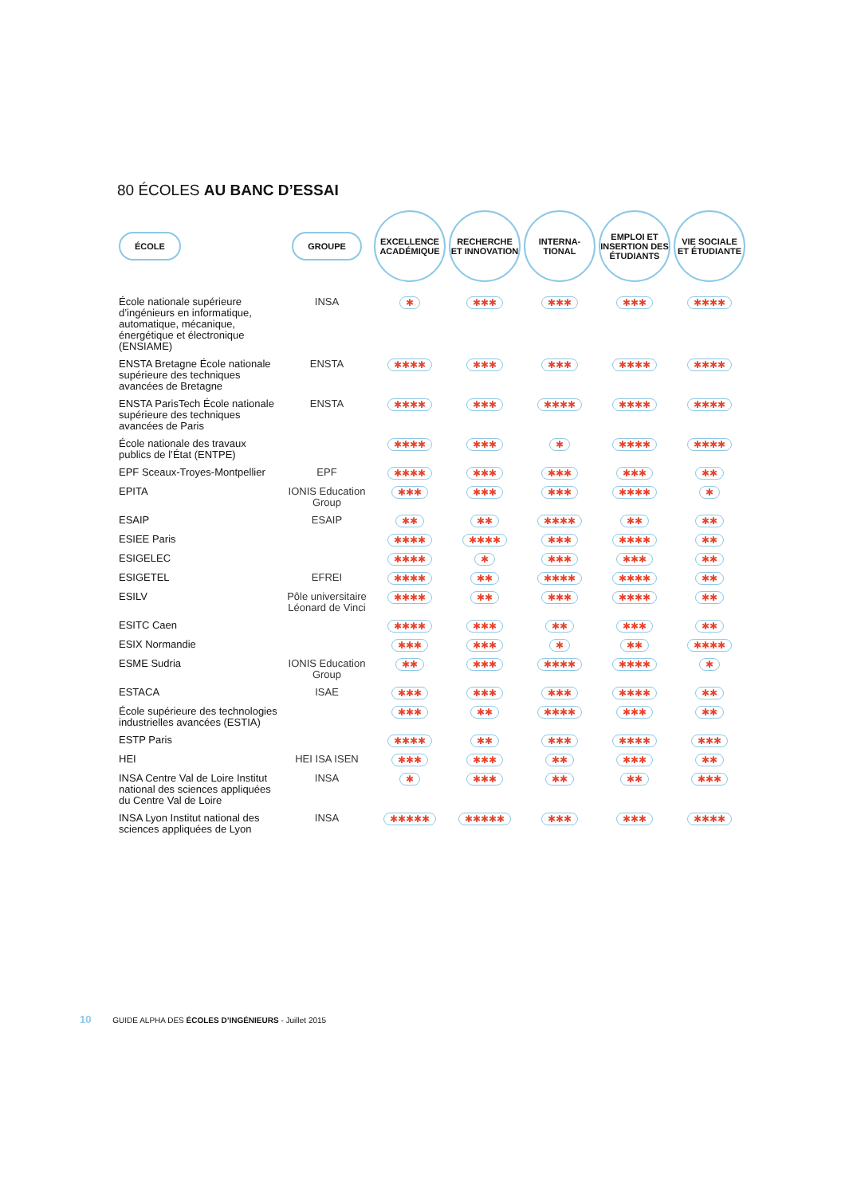80 ÉCOLES AU BANC D’ESSAI
| ÉCOLE | GROUPE | EXCELLENCE ACADÉMIQUE | RECHERCHE ET INNOVATION | INTERNA-TIONAL | EMPLOI ET INSERTION DES ÉTUDIANTS | VIE SOCIALE ET ÉTUDIANTE |
| --- | --- | --- | --- | --- | --- | --- |
| École nationale supérieure d’ingénieurs en informatique, automatique, mécanique, énergétique et électronique (ENSIAME) | INSA | ✱ | ✱✱✱ | ✱✱✱ | ✱✱✱ | ✱✱✱✱ |
| ENSTA Bretagne École nationale supérieure des techniques avancées de Bretagne | ENSTA | ✱✱✱✱ | ✱✱✱ | ✱✱✱ | ✱✱✱✱ | ✱✱✱✱ |
| ENSTA ParisTech École nationale supérieure des techniques avancées de Paris | ENSTA | ✱✱✱✱ | ✱✱✱ | ✱✱✱✱ | ✱✱✱✱ | ✱✱✱✱ |
| École nationale des travaux publics de l’État (ENTPE) | | ✱✱✱✱ | ✱✱✱ | ✱ | ✱✱✱✱ | ✱✱✱✱ |
| EPF Sceaux-Troyes-Montpellier | EPF | ✱✱✱✱ | ✱✱✱ | ✱✱✱ | ✱✱✱ | ✱✱ |
| EPITA | IONIS Education Group | ✱✱✱ | ✱✱✱ | ✱✱✱ | ✱✱✱✱ | ✱ |
| ESAIP | ESAIP | ✱✱ | ✱✱ | ✱✱✱✱ | ✱✱ | ✱✱ |
| ESIEE Paris | | ✱✱✱✱ | ✱✱✱✱ | ✱✱✱ | ✱✱✱✱ | ✱✱ |
| ESIGELEC | | ✱✱✱✱ | ✱ | ✱✱✱ | ✱✱✱ | ✱✱ |
| ESIGETEL | EFREI | ✱✱✱✱ | ✱✱ | ✱✱✱✱ | ✱✱✱✱ | ✱✱ |
| ESILV | Pôle universitaire Léonard de Vinci | ✱✱✱✱ | ✱✱ | ✱✱✱ | ✱✱✱✱ | ✱✱ |
| ESITC Caen | | ✱✱✱✱ | ✱✱✱ | ✱✱ | ✱✱✱ | ✱✱ |
| ESIX Normandie | | ✱✱✱ | ✱✱✱ | ✱ | ✱✱ | ✱✱✱✱ |
| ESME Sudria | IONIS Education Group | ✱✱ | ✱✱✱ | ✱✱✱✱ | ✱✱✱✱ | ✱ |
| ESTACA | ISAE | ✱✱✱ | ✱✱✱ | ✱✱✱ | ✱✱✱✱ | ✱✱ |
| École supérieure des technologies industrielles avancées (ESTIA) | | ✱✱✱ | ✱✱ | ✱✱✱✱ | ✱✱✱ | ✱✱ |
| ESTP Paris | | ✱✱✱✱ | ✱✱ | ✱✱✱ | ✱✱✱✱ | ✱✱✱ |
| HEI | HEI ISA ISEN | ✱✱✱ | ✱✱✱ | ✱✱ | ✱✱✱ | ✱✱ |
| INSA Centre Val de Loire Institut national des sciences appliquées du Centre Val de Loire | INSA | ✱ | ✱✱✱ | ✱✱ | ✱✱ | ✱✱✱ |
| INSA Lyon Institut national des sciences appliquées de Lyon | INSA | ✱✱✱✱✱ | ✱✱✱✱✱ | ✱✱✱ | ✱✱✱ | ✱✱✱✱ |
10 GUIDE ALPHA DES ÉCOLES D’INGÉNIEURS - Juillet 2015